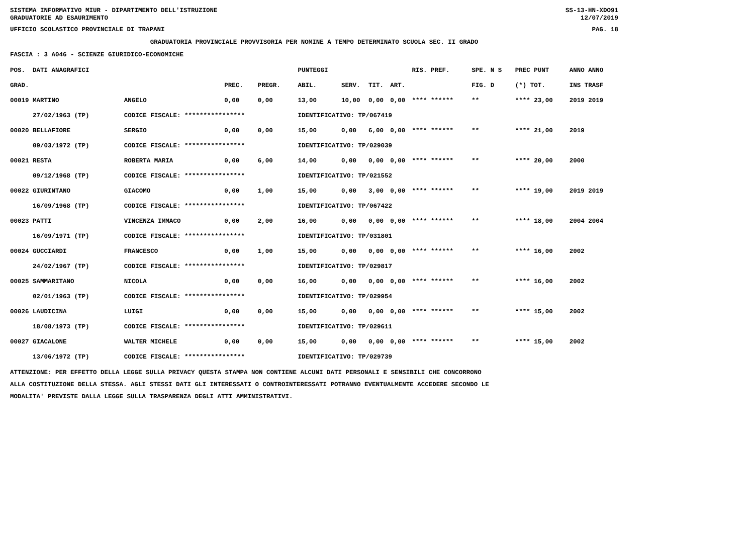SISTEMA INFORMATIVO MIUR - DIPARTIMENTO DELL'ISTRUZIONE SS-13-HN-XDO91
GRADUATORIE AD ESAURIMENTO 12/07/2019
UFFICIO SCOLASTICO PROVINCIALE DI TRAPANI PAG. 18
GRADUATORIA PROVINCIALE PROVVISORIA PER NOMINE A TEMPO DETERMINATO SCUOLA SEC. II GRADO
FASCIA : 3 A046 - SCIENZE GIURIDICO-ECONOMICHE
| POS. DATI ANAGRAFICI | | | | PUNTEGGI | | | | RIS. PREF. | SPE. N S | PREC PUNT | ANNO ANNO |
| --- | --- | --- | --- | --- | --- | --- | --- | --- | --- | --- | --- |
| GRAD. | | PREC. | PREGR. | ABIL. | SERV. | TIT. | ART. | | FIG. D | (*) TOT. | INS TRASF |
| 00019 MARTINO | ANGELO | 0,00 | 0,00 | 13,00 | 10,00 | 0,00 | 0,00 | **** ****** | ** | **** 23,00 | 2019 2019 |
| 27/02/1963 (TP) | CODICE FISCALE: **************** | | | IDENTIFICATIVO: TP/067419 | | | | | | | |
| 00020 BELLAFIORE | SERGIO | 0,00 | 0,00 | 15,00 | 0,00 | 6,00 | 0,00 | **** ****** | ** | **** 21,00 | 2019 |
| 09/03/1972 (TP) | CODICE FISCALE: **************** | | | IDENTIFICATIVO: TP/029039 | | | | | | | |
| 00021 RESTA | ROBERTA MARIA | 0,00 | 6,00 | 14,00 | 0,00 | 0,00 | 0,00 | **** ****** | ** | **** 20,00 | 2000 |
| 09/12/1968 (TP) | CODICE FISCALE: **************** | | | IDENTIFICATIVO: TP/021552 | | | | | | | |
| 00022 GIURINTANO | GIACOMO | 0,00 | 1,00 | 15,00 | 0,00 | 3,00 | 0,00 | **** ****** | ** | **** 19,00 | 2019 2019 |
| 16/09/1968 (TP) | CODICE FISCALE: **************** | | | IDENTIFICATIVO: TP/067422 | | | | | | | |
| 00023 PATTI | VINCENZA IMMACO | 0,00 | 2,00 | 16,00 | 0,00 | 0,00 | 0,00 | **** ****** | ** | **** 18,00 | 2004 2004 |
| 16/09/1971 (TP) | CODICE FISCALE: **************** | | | IDENTIFICATIVO: TP/031801 | | | | | | | |
| 00024 GUCCIARDI | FRANCESCO | 0,00 | 1,00 | 15,00 | 0,00 | 0,00 | 0,00 | **** ****** | ** | **** 16,00 | 2002 |
| 24/02/1967 (TP) | CODICE FISCALE: **************** | | | IDENTIFICATIVO: TP/029817 | | | | | | | |
| 00025 SAMMARITANO | NICOLA | 0,00 | 0,00 | 16,00 | 0,00 | 0,00 | 0,00 | **** ****** | ** | **** 16,00 | 2002 |
| 02/01/1963 (TP) | CODICE FISCALE: **************** | | | IDENTIFICATIVO: TP/029954 | | | | | | | |
| 00026 LAUDICINA | LUIGI | 0,00 | 0,00 | 15,00 | 0,00 | 0,00 | 0,00 | **** ****** | ** | **** 15,00 | 2002 |
| 18/08/1973 (TP) | CODICE FISCALE: **************** | | | IDENTIFICATIVO: TP/029611 | | | | | | | |
| 00027 GIACALONE | WALTER MICHELE | 0,00 | 0,00 | 15,00 | 0,00 | 0,00 | 0,00 | **** ****** | ** | **** 15,00 | 2002 |
| 13/06/1972 (TP) | CODICE FISCALE: **************** | | | IDENTIFICATIVO: TP/029739 | | | | | | | |
ATTENZIONE: PER EFFETTO DELLA LEGGE SULLA PRIVACY QUESTA STAMPA NON CONTIENE ALCUNI DATI PERSONALI E SENSIBILI CHE CONCORRONO
ALLA COSTITUZIONE DELLA STESSA. AGLI STESSI DATI GLI INTERESSATI O CONTROINTERESSATI POTRANNO EVENTUALMENTE ACCEDERE SECONDO LE
MODALITA' PREVISTE DALLA LEGGE SULLA TRASPARENZA DEGLI ATTI AMMINISTRATIVI.